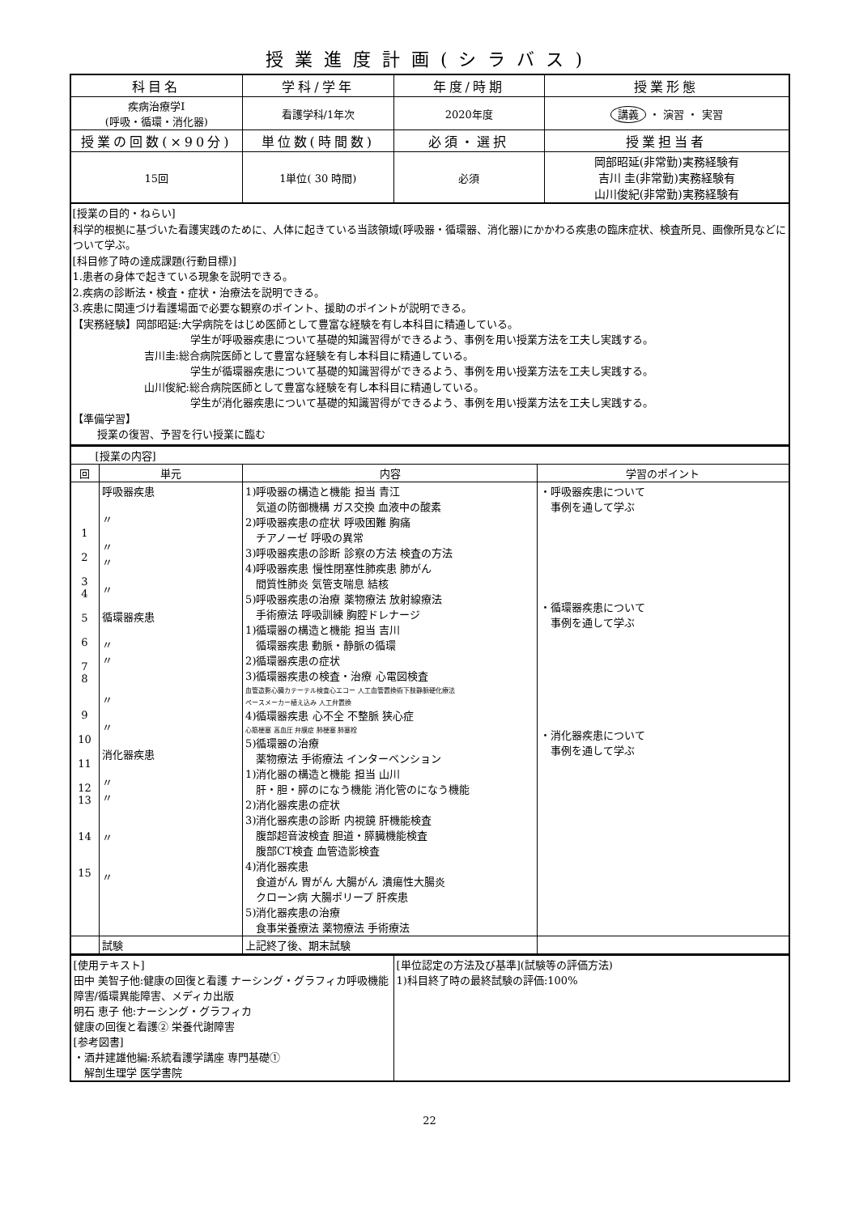授業進度計画(シラバス)
| 科目名 | 学科/学年 | 年度/時期 | 授業形態 |
| --- | --- | --- | --- |
| 疾病治療学Ⅰ (呼吸・循環・消化器) | 看護学科/1年次 | 2020年度 | 講義 ・ 演習 ・ 実習 |
| 授業の回数(×90分) | 単位数(時間数) | 必須・選択 | 授業担当者 |
| 15回 | 1単位( 30 時間) | 必須 | 岡部昭延(非常勤)実務経験有 吉川 圭(非常勤)実務経験有 山川俊紀(非常勤)実務経験有 |
[授業の目的・ねらい]
科学的根拠に基づいた看護実践のために、人体に起きている当該領域(呼吸器・循環器、消化器)にかかわる疾患の臨床症状、検査所見、画像所見などについて学ぶ。
[科目修了時の達成課題(行動目標)]
1.患者の身体で起きている現象を説明できる。
2.疾病の診断法・検査・症状・治療法を説明できる。
3.疾患に関連づけ看護場面で必要な観察のポイント、援助のポイントが説明できる。
【実務経験】岡部昭延:大学病院をはじめ医師として豊富な経験を有し本科目に精通している。
学生が呼吸器疾患について基礎的知識習得ができるよう、事例を用い授業方法を工夫し実践する。
吉川圭:総合病院医師として豊富な経験を有し本科目に精通している。
学生が循環器疾患について基礎的知識習得ができるよう、事例を用い授業方法を工夫し実践する。
山川俊紀:総合病院医師として豊富な経験を有し本科目に精通している。
学生が消化器疾患について基礎的知識習得ができるよう、事例を用い授業方法を工夫し実践する。
【準備学習】
授業の復習、予習を行い授業に臨む
| [授業の内容] | | | |
| 回 | 単元 | 内容 | 学習のポイント |
| 1 2 3 4 5 6 7 8 9 10 11 12 13 14 15 | 呼吸器疾患 〃 〃 〃 〃 循環器疾患 〃 〃 〃 〃 消化器疾患 〃 〃 〃 〃 | 1)呼吸器の構造と機能 担当 青江 気道の防御機構 ガス交換 血液中の酸素 2)呼吸器疾患の症状 呼吸困難 胸痛 チアノーゼ 呼吸の異常 3)呼吸器疾患の診断 診察の方法 検査の方法 4)呼吸器疾患 慢性閉塞性肺疾患 肺がん 間質性肺炎 気管支喘息 結核 5)呼吸器疾患の治療 薬物療法 放射線療法 手術療法 呼吸訓練 胸腔ドレナージ 1)循環器の構造と機能 担当 吉川 循環器疾患 動脈・静脈の循環 2)循環器疾患の症状 3)循環器疾患の検査・治療 心電図検査 血管造影心臓カテーテル検査心エコー 人工血管置換術下肢静脈硬化療法 ペースメーカー植え込み 人工弁置換 4)循環器疾患 心不全 不整脈 狭心症 心筋梗塞 高血圧 弁膜症 肺梗塞 肺塞栓 5)循環器の治療 薬物療法 手術療法 インターベンション 1)消化器の構造と機能 担当 山川 肝・胆・膵のになう機能 消化管のになう機能 2)消化器疾患の症状 3)消化器疾患の診断 内視鏡 肝機能検査 腹部超音波検査 胆道・膵臓機能検査 腹部CT検査 血管造影検査 4)消化器疾患 食道がん 胃がん 大腸がん 潰瘍性大腸炎 クローン病 大腸ポリープ 肝疾患 5)消化器疾患の治療 食事栄養療法 薬物療法 手術療法 | ・呼吸器疾患について 事例を通して学ぶ ・循環器疾患について 事例を通して学ぶ ・消化器疾患について 事例を通して学ぶ |
| | 試験 | 上記終了後、期末試験 | |
| [使用テキスト] 田中 美智子他:健康の回復と看護 ナーシング・グラフィカ呼吸機能障害/循環異能障害、メディカ出版 明石 恵子 他:ナーシング・グラフィカ 健康の回復と看護② 栄養代謝障害 [参考図書] ・酒井建雄他編:系統看護学講座 専門基礎① 解剖生理学 医学書院 | [単位認定の方法及び基準](試験等の評価方法) 1)科目終了時の最終試験の評価:100% |
22